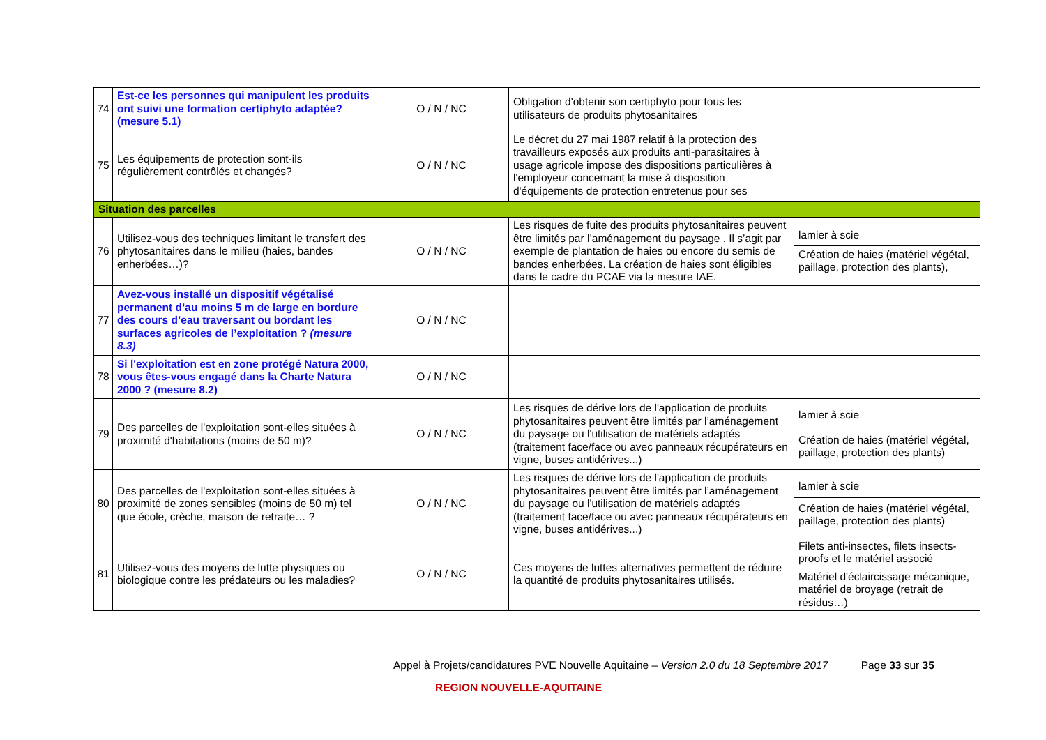| 74 | Est-ce les personnes qui manipulent les produits ont suivi une formation certiphyto adaptée? (mesure 5.1) | O / N / NC | Obligation d'obtenir son certiphyto pour tous les utilisateurs de produits phytosanitaires | |
| 75 | Les équipements de protection sont-ils régulièrement contrôlés et changés? | O / N / NC | Le décret du 27 mai 1987 relatif à la protection des travailleurs exposés aux produits anti-parasitaires à usage agricole impose des dispositions particulières à l'employeur concernant la mise à disposition d'équipements de protection entretenus pour ses | |
| Situation des parcelles | | | | |
| 76 | Utilisez-vous des techniques limitant le transfert des phytosanitaires dans le milieu (haies, bandes enherbées…)? | O / N / NC | Les risques de fuite des produits phytosanitaires peuvent être limités par l’aménagement du paysage . Il s’agit par exemple de plantation de haies ou encore du semis de bandes enherbées. La création de haies sont éligibles dans le cadre du PCAE via la mesure IAE. | lamier à scie Création de haies (matériel végétal, paillage, protection des plants), |
| 77 | Avez-vous installé un dispositif végétalisé permanent d’au moins 5 m de large en bordure des cours d’eau traversant ou bordant les surfaces agricoles de l’exploitation ? (mesure 8.3) | O / N / NC | | |
| 78 | Si l'exploitation est en zone protégé Natura 2000, vous êtes-vous engagé dans la Charte Natura 2000 ? (mesure 8.2) | O / N / NC | | |
| 79 | Des parcelles de l'exploitation sont-elles situées à proximité d'habitations (moins de 50 m)? | O / N / NC | Les risques de dérive lors de l'application de produits phytosanitaires peuvent être limités par l’aménagement du paysage ou l'utilisation de matériels adaptés (traitement face/face ou avec panneaux récupérateurs en vigne, buses antidérives...) | lamier à scie Création de haies (matériel végétal, paillage, protection des plants) |
| 80 | Des parcelles de l'exploitation sont-elles situées à proximité de zones sensibles (moins de 50 m) tel que école, crèche, maison de retraite… ? | O / N / NC | Les risques de dérive lors de l'application de produits phytosanitaires peuvent être limités par l’aménagement du paysage ou l'utilisation de matériels adaptés (traitement face/face ou avec panneaux récupérateurs en vigne, buses antidérives...) | lamier à scie Création de haies (matériel végétal, paillage, protection des plants) |
| 81 | Utilisez-vous des moyens de lutte physiques ou biologique contre les prédateurs ou les maladies? | O / N / NC | Ces moyens de luttes alternatives permettent de réduire la quantité de produits phytosanitaires utilisés. | Filets anti-insectes, filets insects-proofs et le matériel associé Matériel d'éclaircissage mécanique, matériel de broyage (retrait de résidus…) |
Appel à Projets/candidatures PVE Nouvelle Aquitaine – Version 2.0 du 18 Septembre 2017 Page 33 sur 35
REGION NOUVELLE-AQUITAINE